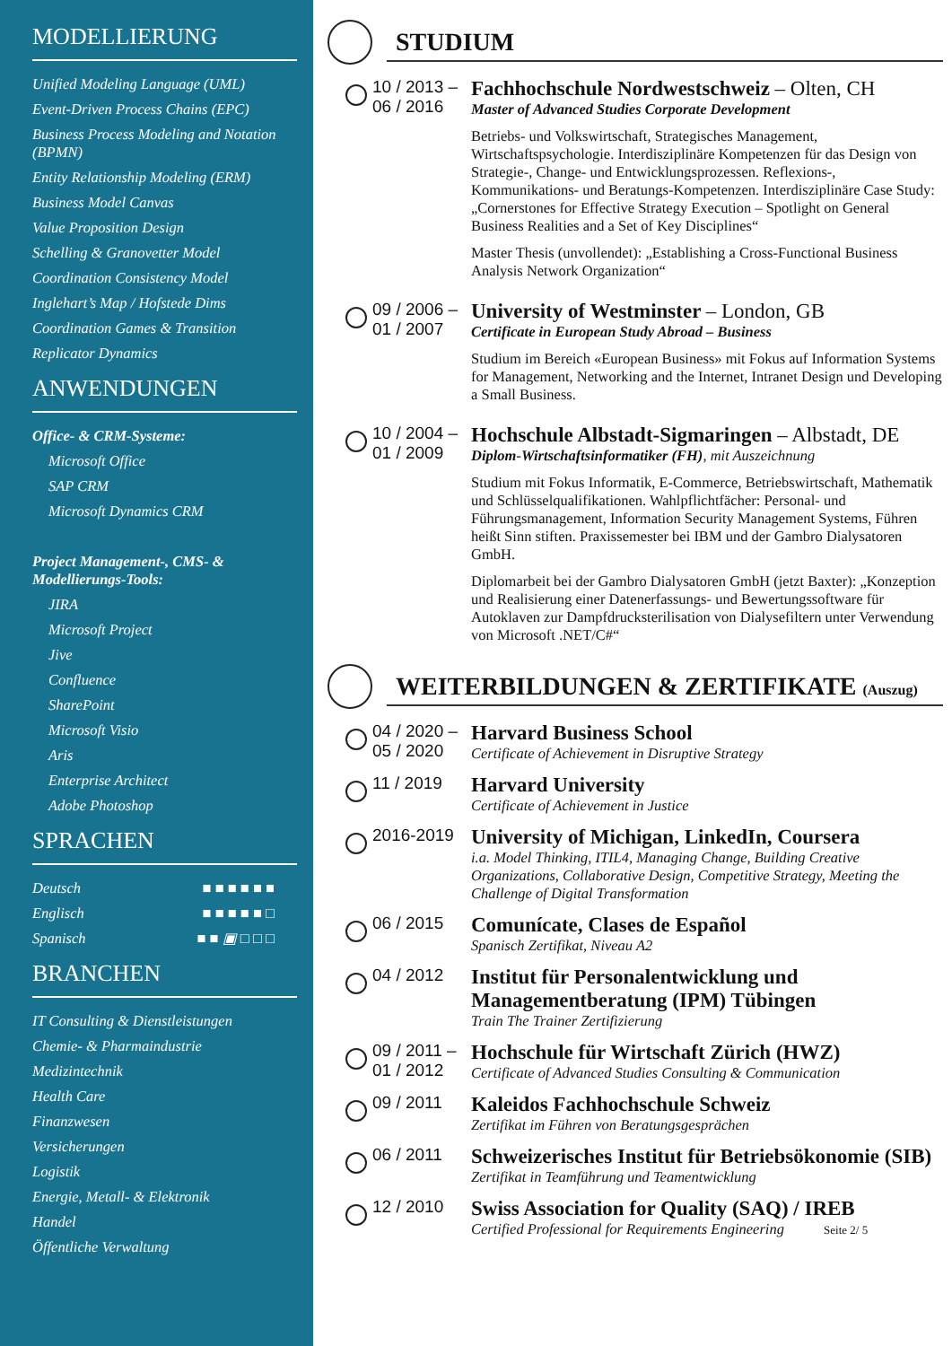MODELLIERUNG
Unified Modeling Language (UML)
Event-Driven Process Chains (EPC)
Business Process Modeling and Notation (BPMN)
Entity Relationship Modeling (ERM)
Business Model Canvas
Value Proposition Design
Schelling & Granovetter Model
Coordination Consistency Model
Inglehart’s Map / Hofstede Dims
Coordination Games & Transition
Replicator Dynamics
ANWENDUNGEN
Office- & CRM-Systeme:
Microsoft Office
SAP CRM
Microsoft Dynamics CRM
Project Management-, CMS- & Modellierungs-Tools:
JIRA
Microsoft Project
Jive
Confluence
SharePoint
Microsoft Visio
Aris
Enterprise Architect
Adobe Photoshop
SPRACHEN
Deutsch ■ ■ ■ ■ ■ ■
Englisch ■ ■ ■ ■ ■ □
Spanisch ■ ■ ▣ □ □ □
BRANCHEN
IT Consulting & Dienstleistungen
Chemie- & Pharmaindustrie
Medizintechnik
Health Care
Finanzwesen
Versicherungen
Logistik
Energie, Metall- & Elektronik
Handel
Öffentliche Verwaltung
STUDIUM
10 / 2013 –
06 / 2016
Fachhochschule Nordwestschweiz – Olten, CH
Master of Advanced Studies Corporate Development
Betriebs- und Volkswirtschaft, Strategisches Management, Wirtschaftspsychologie. Interdisziplinäre Kompetenzen für das Design von Strategie-, Change- und Entwicklungsprozessen. Reflexions-, Kommunikations- und Beratungs-Kompetenzen. Interdisziplinäre Case Study: „Cornerstones for Effective Strategy Execution – Spotlight on General Business Realities and a Set of Key Disciplines“
Master Thesis (unvollendet): „Establishing a Cross-Functional Business Analysis Network Organization“
09 / 2006 –
01 / 2007
University of Westminster – London, GB
Certificate in European Study Abroad – Business
Studium im Bereich «European Business» mit Fokus auf Information Systems for Management, Networking and the Internet, Intranet Design und Developing a Small Business.
10 / 2004 –
01 / 2009
Hochschule Albstadt-Sigmaringen – Albstadt, DE
Diplom-Wirtschaftsinformatiker (FH), mit Auszeichnung
Studium mit Fokus Informatik, E-Commerce, Betriebswirtschaft, Mathematik und Schlüsselqualifikationen. Wahlpflichtfächer: Personal- und Führungsmanagement, Information Security Management Systems, Führen heißt Sinn stiften. Praxissemester bei IBM und der Gambro Dialysatoren GmbH.
Diplomarbeit bei der Gambro Dialysatoren GmbH (jetzt Baxter): „Konzeption und Realisierung einer Datenerfassungs- und Bewertungssoftware für Autoklaven zur Dampfdrucksterilisation von Dialysefiltern unter Verwendung von Microsoft .NET/C#“
WEITERBILDUNGEN & ZERTIFIKATE (Auszug)
04 / 2020 –
05 / 2020
Harvard Business School
Certificate of Achievement in Disruptive Strategy
11 / 2019
Harvard University
Certificate of Achievement in Justice
2016-2019
University of Michigan, LinkedIn, Coursera
i.a. Model Thinking, ITIL4, Managing Change, Building Creative Organizations, Collaborative Design, Competitive Strategy, Meeting the Challenge of Digital Transformation
06 / 2015
Comunícate, Clases de Español
Spanisch Zertifikat, Niveau A2
04 / 2012
Institut für Personalentwicklung und Managementberatung (IPM) Tübingen
Train The Trainer Zertifizierung
09 / 2011 –
01 / 2012
Hochschule für Wirtschaft Zürich (HWZ)
Certificate of Advanced Studies Consulting & Communication
09 / 2011
Kaleidos Fachhochschule Schweiz
Zertifikat im Führen von Beratungsgesprächen
06 / 2011
Schweizerisches Institut für Betriebsökonomie (SIB)
Zertifikat in Teamführung und Teamentwicklung
12 / 2010
Swiss Association for Quality (SAQ) / IREB
Certified Professional for Requirements Engineering Seite 2/ 5